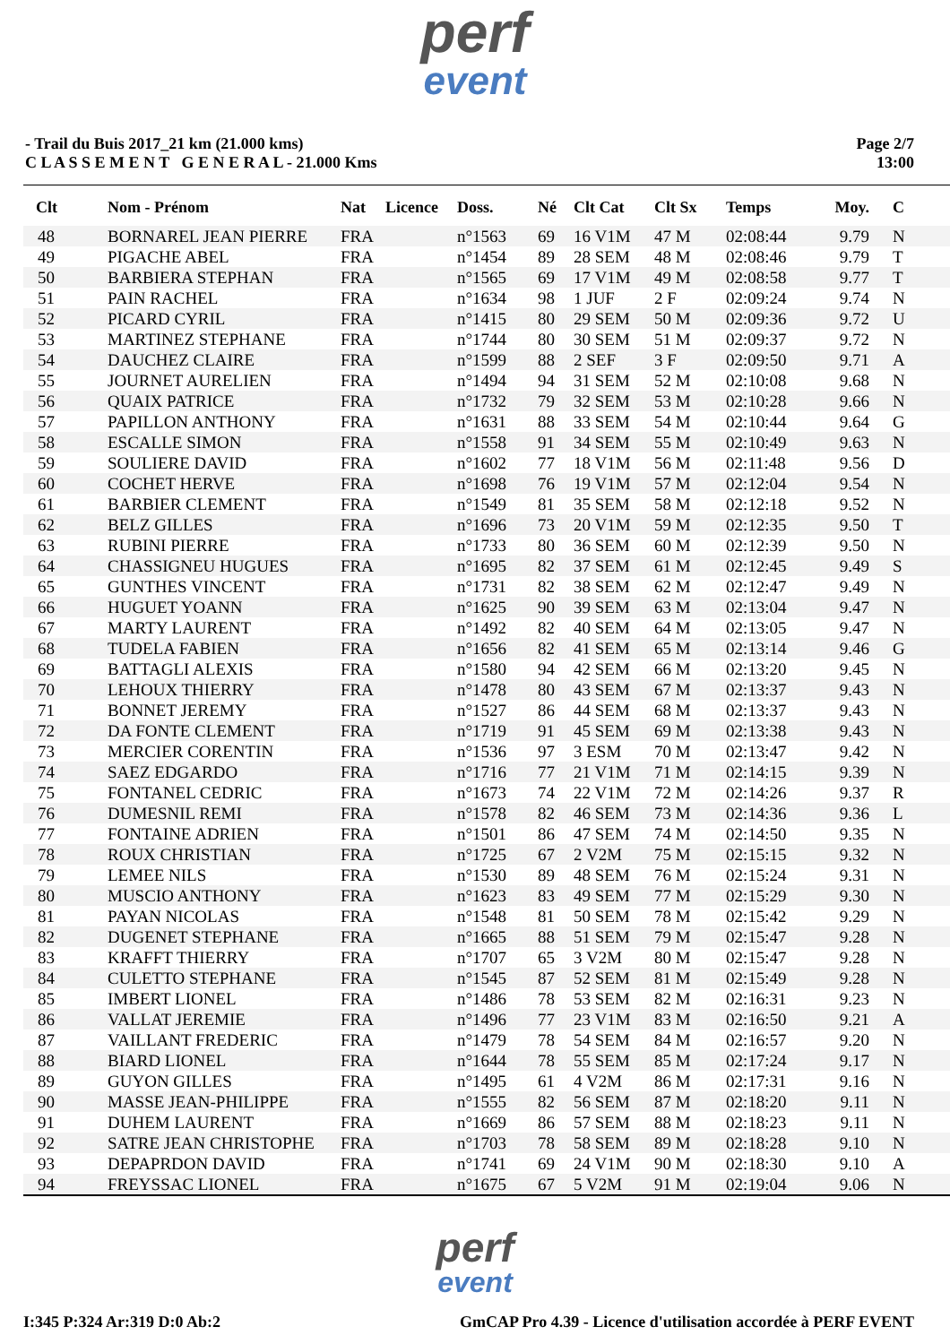perf
event
- Trail du Buis 2017_21 km (21.000 kms)
C L A S S E M E N T G E N E R A L - 21.000 Kms
Page 2/7
13:00
| Clt | Nom - Prénom | Nat | Licence | Doss. | Né | Clt Cat | Clt Sx | Temps | Moy. | C |
| --- | --- | --- | --- | --- | --- | --- | --- | --- | --- | --- |
| 48 | BORNAREL JEAN PIERRE | FRA | | n°1563 | 69 | 16 V1M | 47 M | 02:08:44 | 9.79 | N |
| 49 | PIGACHE ABEL | FRA | | n°1454 | 89 | 28 SEM | 48 M | 02:08:46 | 9.79 | T |
| 50 | BARBIERA STEPHAN | FRA | | n°1565 | 69 | 17 V1M | 49 M | 02:08:58 | 9.77 | T |
| 51 | PAIN RACHEL | FRA | | n°1634 | 98 | 1 JUF | 2 F | 02:09:24 | 9.74 | N |
| 52 | PICARD CYRIL | FRA | | n°1415 | 80 | 29 SEM | 50 M | 02:09:36 | 9.72 | U |
| 53 | MARTINEZ STEPHANE | FRA | | n°1744 | 80 | 30 SEM | 51 M | 02:09:37 | 9.72 | N |
| 54 | DAUCHEZ CLAIRE | FRA | | n°1599 | 88 | 2 SEF | 3 F | 02:09:50 | 9.71 | A |
| 55 | JOURNET AURELIEN | FRA | | n°1494 | 94 | 31 SEM | 52 M | 02:10:08 | 9.68 | N |
| 56 | QUAIX PATRICE | FRA | | n°1732 | 79 | 32 SEM | 53 M | 02:10:28 | 9.66 | N |
| 57 | PAPILLON ANTHONY | FRA | | n°1631 | 88 | 33 SEM | 54 M | 02:10:44 | 9.64 | G |
| 58 | ESCALLE SIMON | FRA | | n°1558 | 91 | 34 SEM | 55 M | 02:10:49 | 9.63 | N |
| 59 | SOULIERE DAVID | FRA | | n°1602 | 77 | 18 V1M | 56 M | 02:11:48 | 9.56 | D |
| 60 | COCHET HERVE | FRA | | n°1698 | 76 | 19 V1M | 57 M | 02:12:04 | 9.54 | N |
| 61 | BARBIER CLEMENT | FRA | | n°1549 | 81 | 35 SEM | 58 M | 02:12:18 | 9.52 | N |
| 62 | BELZ GILLES | FRA | | n°1696 | 73 | 20 V1M | 59 M | 02:12:35 | 9.50 | T |
| 63 | RUBINI PIERRE | FRA | | n°1733 | 80 | 36 SEM | 60 M | 02:12:39 | 9.50 | N |
| 64 | CHASSIGNEU HUGUES | FRA | | n°1695 | 82 | 37 SEM | 61 M | 02:12:45 | 9.49 | S |
| 65 | GUNTHES VINCENT | FRA | | n°1731 | 82 | 38 SEM | 62 M | 02:12:47 | 9.49 | N |
| 66 | HUGUET YOANN | FRA | | n°1625 | 90 | 39 SEM | 63 M | 02:13:04 | 9.47 | N |
| 67 | MARTY LAURENT | FRA | | n°1492 | 82 | 40 SEM | 64 M | 02:13:05 | 9.47 | N |
| 68 | TUDELA FABIEN | FRA | | n°1656 | 82 | 41 SEM | 65 M | 02:13:14 | 9.46 | G |
| 69 | BATTAGLI ALEXIS | FRA | | n°1580 | 94 | 42 SEM | 66 M | 02:13:20 | 9.45 | N |
| 70 | LEHOUX THIERRY | FRA | | n°1478 | 80 | 43 SEM | 67 M | 02:13:37 | 9.43 | N |
| 71 | BONNET JEREMY | FRA | | n°1527 | 86 | 44 SEM | 68 M | 02:13:37 | 9.43 | N |
| 72 | DA FONTE CLEMENT | FRA | | n°1719 | 91 | 45 SEM | 69 M | 02:13:38 | 9.43 | N |
| 73 | MERCIER CORENTIN | FRA | | n°1536 | 97 | 3 ESM | 70 M | 02:13:47 | 9.42 | N |
| 74 | SAEZ EDGARDO | FRA | | n°1716 | 77 | 21 V1M | 71 M | 02:14:15 | 9.39 | N |
| 75 | FONTANEL CEDRIC | FRA | | n°1673 | 74 | 22 V1M | 72 M | 02:14:26 | 9.37 | R |
| 76 | DUMESNIL REMI | FRA | | n°1578 | 82 | 46 SEM | 73 M | 02:14:36 | 9.36 | L |
| 77 | FONTAINE ADRIEN | FRA | | n°1501 | 86 | 47 SEM | 74 M | 02:14:50 | 9.35 | N |
| 78 | ROUX CHRISTIAN | FRA | | n°1725 | 67 | 2 V2M | 75 M | 02:15:15 | 9.32 | N |
| 79 | LEMEE NILS | FRA | | n°1530 | 89 | 48 SEM | 76 M | 02:15:24 | 9.31 | N |
| 80 | MUSCIO ANTHONY | FRA | | n°1623 | 83 | 49 SEM | 77 M | 02:15:29 | 9.30 | N |
| 81 | PAYAN NICOLAS | FRA | | n°1548 | 81 | 50 SEM | 78 M | 02:15:42 | 9.29 | N |
| 82 | DUGENET STEPHANE | FRA | | n°1665 | 88 | 51 SEM | 79 M | 02:15:47 | 9.28 | N |
| 83 | KRAFFT THIERRY | FRA | | n°1707 | 65 | 3 V2M | 80 M | 02:15:47 | 9.28 | N |
| 84 | CULETTO STEPHANE | FRA | | n°1545 | 87 | 52 SEM | 81 M | 02:15:49 | 9.28 | N |
| 85 | IMBERT LIONEL | FRA | | n°1486 | 78 | 53 SEM | 82 M | 02:16:31 | 9.23 | N |
| 86 | VALLAT JEREMIE | FRA | | n°1496 | 77 | 23 V1M | 83 M | 02:16:50 | 9.21 | A |
| 87 | VAILLANT FREDERIC | FRA | | n°1479 | 78 | 54 SEM | 84 M | 02:16:57 | 9.20 | N |
| 88 | BIARD LIONEL | FRA | | n°1644 | 78 | 55 SEM | 85 M | 02:17:24 | 9.17 | N |
| 89 | GUYON GILLES | FRA | | n°1495 | 61 | 4 V2M | 86 M | 02:17:31 | 9.16 | N |
| 90 | MASSE JEAN-PHILIPPE | FRA | | n°1555 | 82 | 56 SEM | 87 M | 02:18:20 | 9.11 | N |
| 91 | DUHEM LAURENT | FRA | | n°1669 | 86 | 57 SEM | 88 M | 02:18:23 | 9.11 | N |
| 92 | SATRE JEAN CHRISTOPHE | FRA | | n°1703 | 78 | 58 SEM | 89 M | 02:18:28 | 9.10 | N |
| 93 | DEPAPRDON DAVID | FRA | | n°1741 | 69 | 24 V1M | 90 M | 02:18:30 | 9.10 | A |
| 94 | FREYSSAC LIONEL | FRA | | n°1675 | 67 | 5 V2M | 91 M | 02:19:04 | 9.06 | N |
perf
event
I:345 P:324 Ar:319 D:0 Ab:2 GmCAP Pro 4.39 - Licence d'utilisation accordée à PERF EVENT